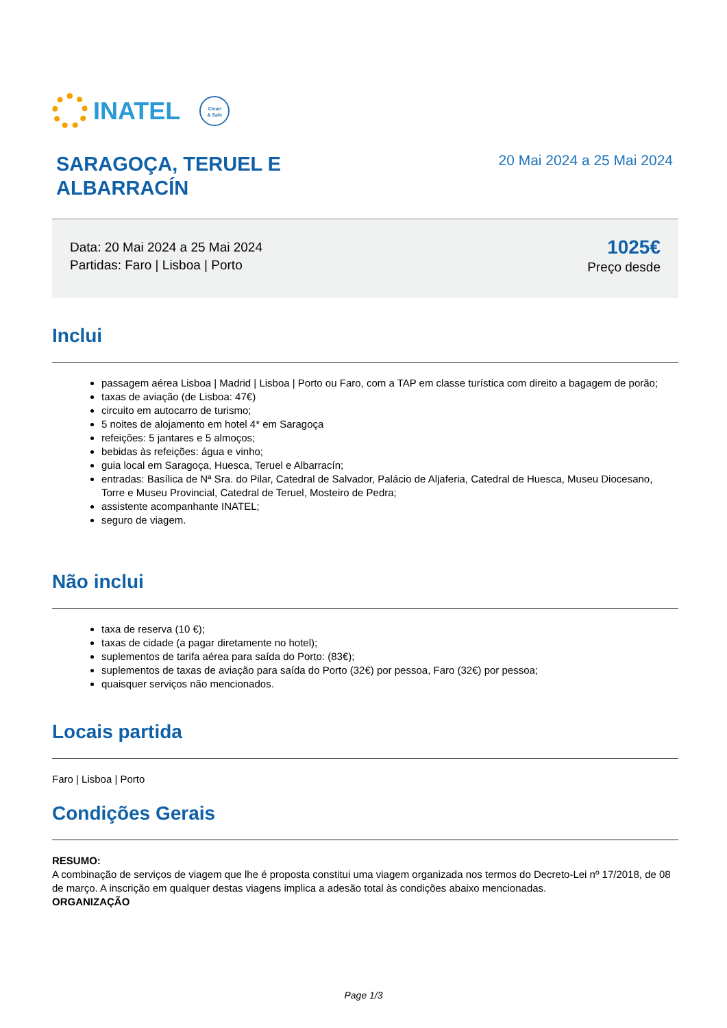INATEL
Clean
& Safe
SARAGOÇA, TERUEL E
ALBARRACÍN
20 Mai 2024 a 25 Mai 2024
Data: 20 Mai 2024 a 25 Mai 2024
Partidas: Faro | Lisboa | Porto
1025€
Preço desde
Inclui
passagem aérea Lisboa | Madrid | Lisboa | Porto ou Faro, com a TAP em classe turística com direito a bagagem de porão;
taxas de aviação (de Lisboa: 47€)
circuito em autocarro de turismo;
5 noites de alojamento em hotel 4* em Saragoça
refeições: 5 jantares e 5 almoços;
bebidas às refeições: água e vinho;
guia local em Saragoça, Huesca, Teruel e Albarracín;
entradas: Basílica de Nª Sra. do Pilar, Catedral de Salvador, Palácio de Aljaferia, Catedral de Huesca, Museu Diocesano, Torre e Museu Provincial, Catedral de Teruel, Mosteiro de Pedra;
assistente acompanhante INATEL;
seguro de viagem.
Não inclui
taxa de reserva (10 €);
taxas de cidade (a pagar diretamente no hotel);
suplementos de tarifa aérea para saída do Porto: (83€);
suplementos de taxas de aviação para saída do Porto (32€) por pessoa, Faro (32€) por pessoa;
quaisquer serviços não mencionados.
Locais partida
Faro | Lisboa | Porto
Condições Gerais
RESUMO:
A combinação de serviços de viagem que lhe é proposta constitui uma viagem organizada nos termos do Decreto-Lei nº 17/2018, de 08 de março. A inscrição em qualquer destas viagens implica a adesão total às condições abaixo mencionadas.
ORGANIZAÇÃO
Page 1/3